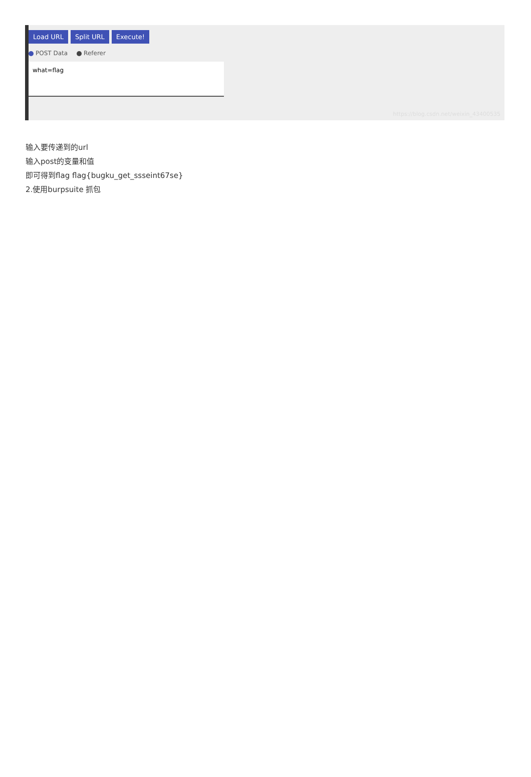Load URL Split URL Execute!
POST Data Referer
what=flag
https://blog.csdn.net/weixin_43400535
输入要传递到的url
输入post的变量和值
即可得到flag flag{bugku_get_ssseint67se}
2.使用burpsuite 抓包